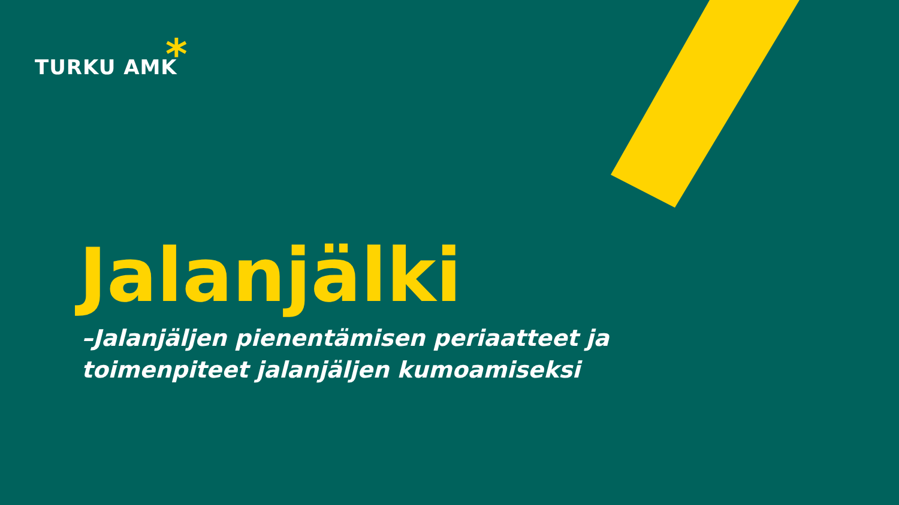TURKU AMK *
Jalanjälki
–Jalanjäljen pienentämisen periaatteet ja
toimenpiteet jalanjäljen kumoamiseksi